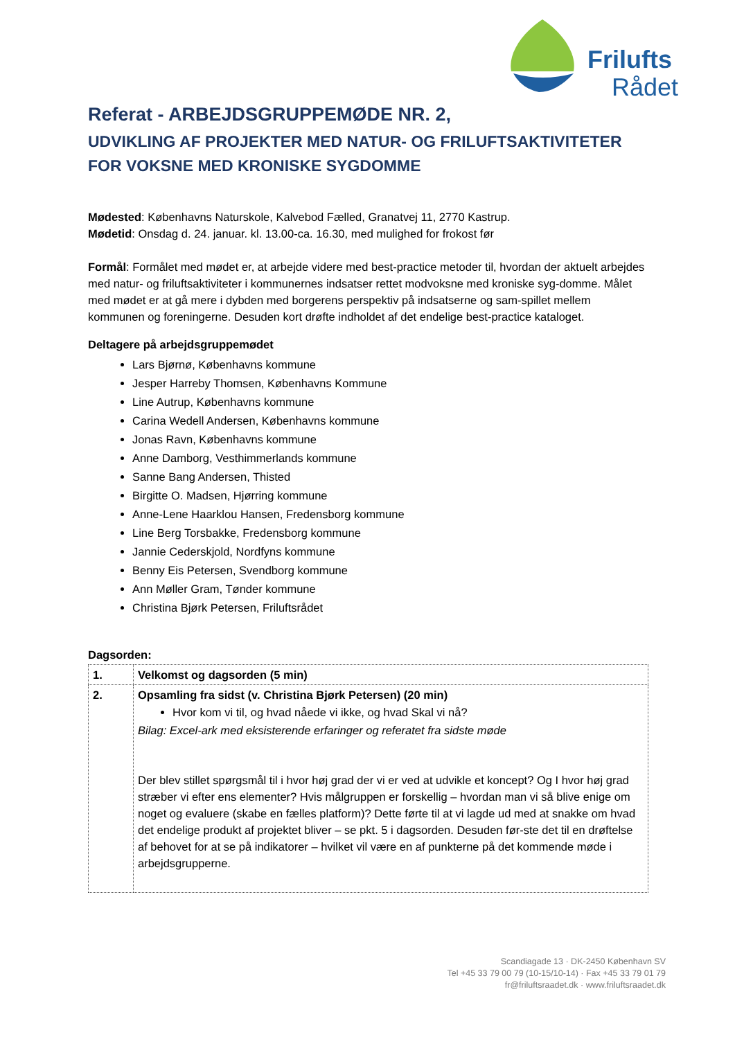Frilufts
Rådet
Referat - ARBEJDSGRUPPEMØDE NR. 2,
UDVIKLING AF PROJEKTER MED NATUR- OG FRILUFTSAKTIVITETER
FOR VOKSNE MED KRONISKE SYGDOMME
Mødested: Københavns Naturskole, Kalvebod Fælled, Granatvej 11, 2770 Kastrup.
Mødetid: Onsdag d. 24. januar. kl. 13.00-ca. 16.30, med mulighed for frokost før
Formål: Formålet med mødet er, at arbejde videre med best-practice metoder til, hvordan der aktuelt arbejdes med natur- og friluftsaktiviteter i kommunernes indsatser rettet modvoksne med kroniske syg-domme. Målet med mødet er at gå mere i dybden med borgerens perspektiv på indsatserne og sam-spillet mellem kommunen og foreningerne. Desuden kort drøfte indholdet af det endelige best-practice kataloget.
Deltagere på arbejdsgruppemødet
Lars Bjørnø, Københavns kommune
Jesper Harreby Thomsen, Københavns Kommune
Line Autrup, Københavns kommune
Carina Wedell Andersen, Københavns kommune
Jonas Ravn, Københavns kommune
Anne Damborg, Vesthimmerlands kommune
Sanne Bang Andersen, Thisted
Birgitte O. Madsen, Hjørring kommune
Anne-Lene Haarklou Hansen, Fredensborg kommune
Line Berg Torsbakke, Fredensborg kommune
Jannie Cederskjold, Nordfyns kommune
Benny Eis Petersen, Svendborg kommune
Ann Møller Gram, Tønder kommune
Christina Bjørk Petersen, Friluftsrådet
Dagsorden:
| 1. | Velkomst og dagsorden (5 min) |
| 2. | Opsamling fra sidst (v. Christina Bjørk Petersen) (20 min) Hvor kom vi til, og hvad nåede vi ikke, og hvad Skal vi nå? Bilag: Excel-ark med eksisterende erfaringer og referatet fra sidste møde Der blev stillet spørgsmål til i hvor høj grad der vi er ved at udvikle et koncept? Og I hvor høj grad stræber vi efter ens elementer? Hvis målgruppen er forskellig – hvordan man vi så blive enige om noget og evaluere (skabe en fælles platform)? Dette førte til at vi lagde ud med at snakke om hvad det endelige produkt af projektet bliver – se pkt. 5 i dagsorden. Desuden før-ste det til en drøftelse af behovet for at se på indikatorer – hvilket vil være en af punkterne på det kommende møde i arbejdsgrupperne. |
Scandiagade 13 · DK-2450 København SV
Tel +45 33 79 00 79 (10-15/10-14) · Fax +45 33 79 01 79
fr@friluftsraadet.dk · www.friluftsraadet.dk